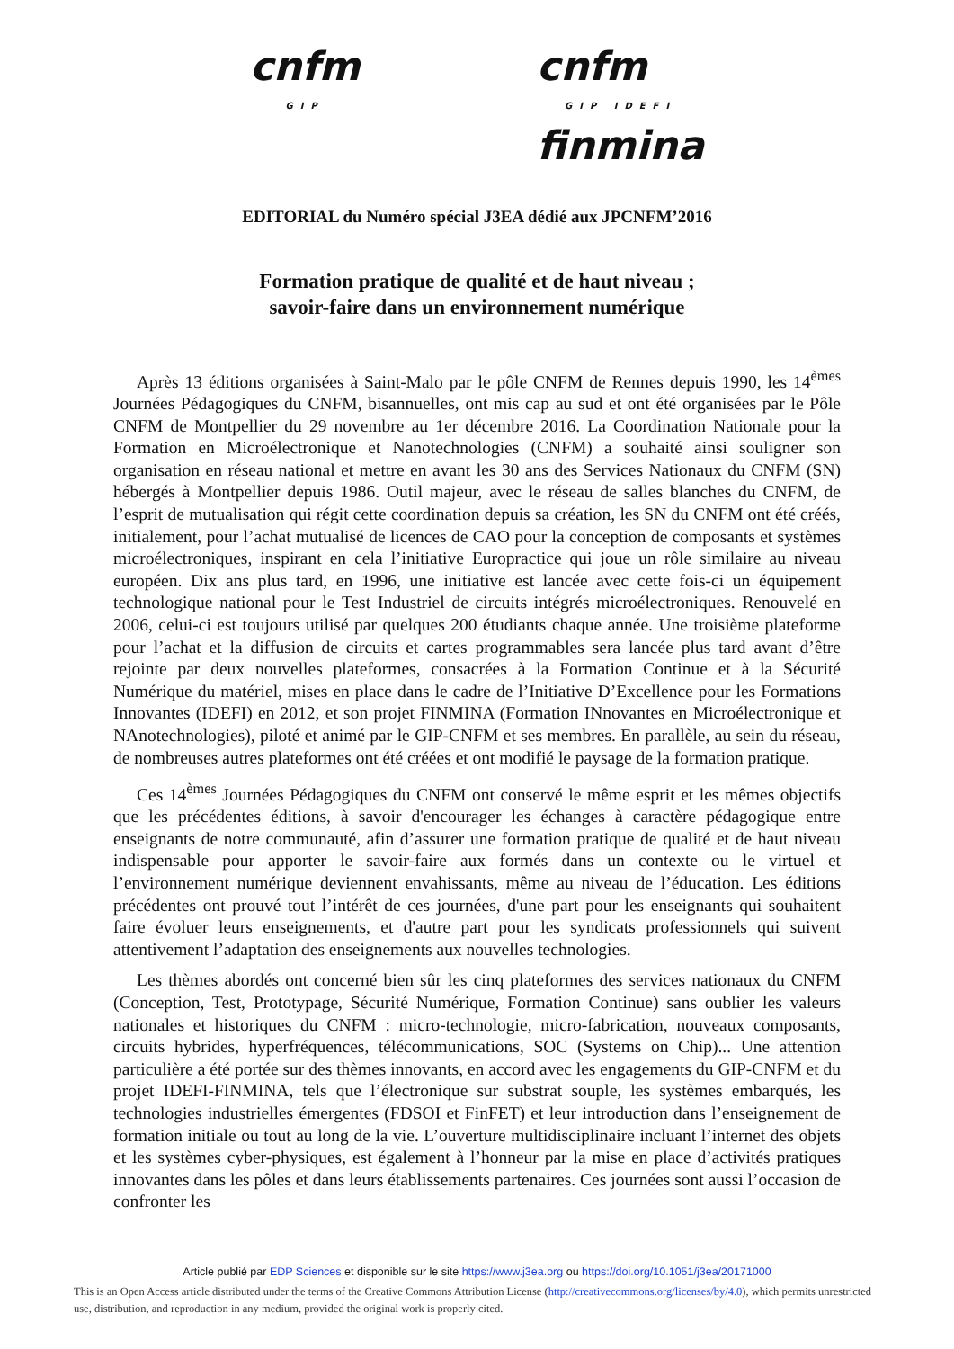cnfm
GIP
cnfm
GIP IDEFI
finmina
EDITORIAL du Numéro spécial J3EA dédié aux JPCNFM’2016
Formation pratique de qualité et de haut niveau ;
savoir-faire dans un environnement numérique
Après 13 éditions organisées à Saint-Malo par le pôle CNFM de Rennes depuis 1990, les 14<sup>èmes</sup> Journées Pédagogiques du CNFM, bisannuelles, ont mis cap au sud et ont été organisées par le Pôle CNFM de Montpellier du 29 novembre au 1er décembre 2016. La Coordination Nationale pour la Formation en Microélectronique et Nanotechnologies (CNFM) a souhaité ainsi souligner son organisation en réseau national et mettre en avant les 30 ans des Services Nationaux du CNFM (SN) hébergés à Montpellier depuis 1986. Outil majeur, avec le réseau de salles blanches du CNFM, de l’esprit de mutualisation qui régit cette coordination depuis sa création, les SN du CNFM ont été créés, initialement, pour l’achat mutualisé de licences de CAO pour la conception de composants et systèmes microélectroniques, inspirant en cela l’initiative Europractice qui joue un rôle similaire au niveau européen. Dix ans plus tard, en 1996, une initiative est lancée avec cette fois-ci un équipement technologique national pour le Test Industriel de circuits intégrés microélectroniques. Renouvelé en 2006, celui-ci est toujours utilisé par quelques 200 étudiants chaque année. Une troisième plateforme pour l’achat et la diffusion de circuits et cartes programmables sera lancée plus tard avant d’être rejointe par deux nouvelles plateformes, consacrées à la Formation Continue et à la Sécurité Numérique du matériel, mises en place dans le cadre de l’Initiative D’Excellence pour les Formations Innovantes (IDEFI) en 2012, et son projet FINMINA (Formation INnovantes en Microélectronique et NAnotechnologies), piloté et animé par le GIP-CNFM et ses membres. En parallèle, au sein du réseau, de nombreuses autres plateformes ont été créées et ont modifié le paysage de la formation pratique.
Ces 14<sup>èmes</sup> Journées Pédagogiques du CNFM ont conservé le même esprit et les mêmes objectifs que les précédentes éditions, à savoir d'encourager les échanges à caractère pédagogique entre enseignants de notre communauté, afin d’assurer une formation pratique de qualité et de haut niveau indispensable pour apporter le savoir-faire aux formés dans un contexte ou le virtuel et l’environnement numérique deviennent envahissants, même au niveau de l’éducation. Les éditions précédentes ont prouvé tout l’intérêt de ces journées, d'une part pour les enseignants qui souhaitent faire évoluer leurs enseignements, et d'autre part pour les syndicats professionnels qui suivent attentivement l’adaptation des enseignements aux nouvelles technologies.
Les thèmes abordés ont concerné bien sûr les cinq plateformes des services nationaux du CNFM (Conception, Test, Prototypage, Sécurité Numérique, Formation Continue) sans oublier les valeurs nationales et historiques du CNFM : micro-technologie, micro-fabrication, nouveaux composants, circuits hybrides, hyperfréquences, télécommunications, SOC (Systems on Chip)... Une attention particulière a été portée sur des thèmes innovants, en accord avec les engagements du GIP-CNFM et du projet IDEFI-FINMINA, tels que l’électronique sur substrat souple, les systèmes embarqués, les technologies industrielles émergentes (FDSOI et FinFET) et leur introduction dans l’enseignement de formation initiale ou tout au long de la vie. L’ouverture multidisciplinaire incluant l’internet des objets et les systèmes cyber-physiques, est également à l’honneur par la mise en place d’activités pratiques innovantes dans les pôles et dans leurs établissements partenaires. Ces journées sont aussi l’occasion de confronter les
Article publié par EDP Sciences et disponible sur le site https://www.j3ea.org ou https://doi.org/10.1051/j3ea/20171000
This is an Open Access article distributed under the terms of the Creative Commons Attribution License (http://creativecommons.org/licenses/by/4.0), which permits unrestricted use, distribution, and reproduction in any medium, provided the original work is properly cited.